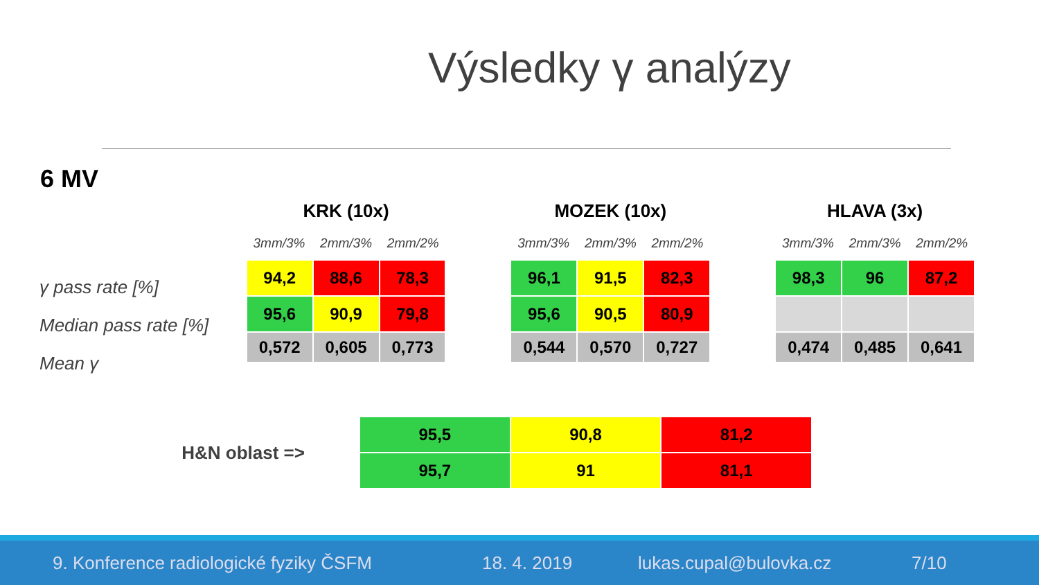Výsledky γ analýzy
6 MV
γ pass rate [%]
Median pass rate [%]
Mean γ
KRK (10x)
3mm/3% 2mm/3% 2mm/2%
| 94,2 | 88,6 | 78,3 |
| 95,6 | 90,9 | 79,8 |
| 0,572 | 0,605 | 0,773 |
MOZEK (10x)
3mm/3% 2mm/3% 2mm/2%
| 96,1 | 91,5 | 82,3 |
| 95,6 | 90,5 | 80,9 |
| 0,544 | 0,570 | 0,727 |
HLAVA (3x)
3mm/3% 2mm/3% 2mm/2%
| 98,3 | 96 | 87,2 |
| 0,474 | 0,485 | 0,641 |
H&N oblast =>
| 95,5 | 90,8 | 81,2 |
| 95,7 | 91 | 81,1 |
9. Konference radiologické fyziky ČSFM 18. 4. 2019 lukas.cupal@bulovka.cz 7/10